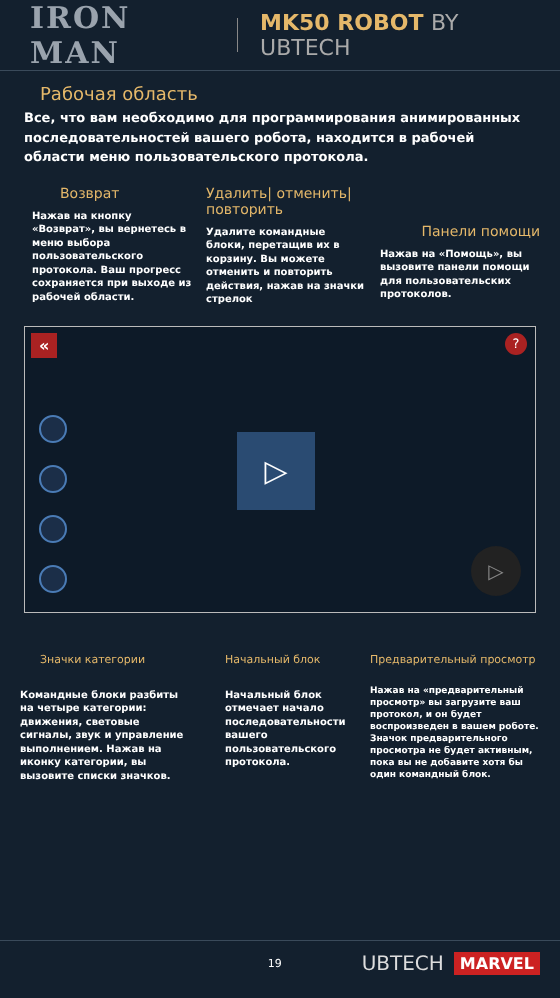IRON MAN MK50 ROBOT BY UBTECH
Рабочая область
Все, что вам необходимо для программирования анимированных последовательностей вашего робота, находится в рабочей области меню пользовательского протокола.
Возврат
Нажав на кнопку «Возврат», вы вернетесь в меню выбора пользовательского протокола. Ваш прогресс сохраняется при выходе из рабочей области.
Удалить| отменить| повторить
Удалите командные блоки, перетащив их в корзину. Вы можете отменить и повторить действия, нажав на значки стрелок
Панели помощи
Нажав на «Помощь», вы вызовите панели помощи для пользовательских протоколов.
« ?
▷
▷
Значки категории
Командные блоки разбиты на четыре категории: движения, световые сигналы, звук и управление выполнением. Нажав на иконку категории, вы вызовите списки значков.
Начальный блок
Начальный блок отмечает начало последовательности вашего пользовательского протокола.
Предварительный просмотр
Нажав на «предварительный просмотр» вы загрузите ваш протокол, и он будет воспроизведен в вашем роботе. Значок предварительного просмотра не будет активным, пока вы не добавите хотя бы один командный блок.
19 UBTECH MARVEL